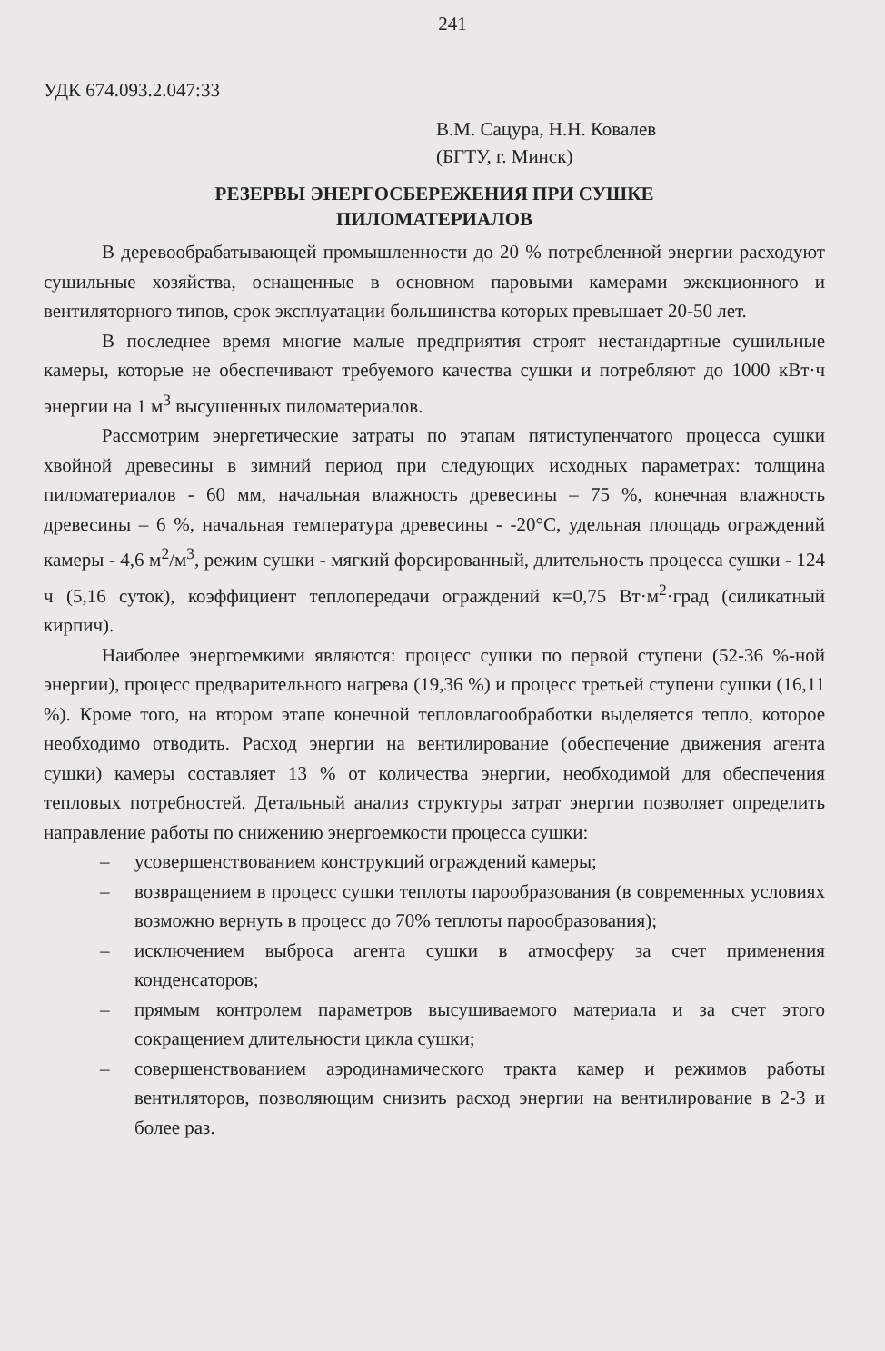241
УДК 674.093.2.047:33
В.М. Сацура, Н.Н. Ковалев
(БГТУ, г. Минск)
РЕЗЕРВЫ ЭНЕРГОСБЕРЕЖЕНИЯ ПРИ СУШКЕ
ПИЛОМАТЕРИАЛОВ
В деревообрабатывающей промышленности до 20 % потребленной энергии расходуют сушильные хозяйства, оснащенные в основном паровыми камерами эжекционного и вентиляторного типов, срок эксплуатации большинства которых превышает 20-50 лет.
В последнее время многие малые предприятия строят нестандартные сушильные камеры, которые не обеспечивают требуемого качества сушки и потребляют до 1000 кВт·ч энергии на 1 м<sup>3</sup> высушенных пиломатериалов.
Рассмотрим энергетические затраты по этапам пятиступенчатого процесса сушки хвойной древесины в зимний период при следующих исходных параметрах: толщина пиломатериалов - 60 мм, начальная влажность древесины – 75 %, конечная влажность древесины – 6 %, начальная температура древесины - -20°С, удельная площадь ограждений камеры - 4,6 м<sup>2</sup>/м<sup>3</sup>, режим сушки - мягкий форсированный, длительность процесса сушки - 124 ч (5,16 суток), коэффициент теплопередачи ограждений к=0,75 Вт·м<sup>2</sup>·град (силикатный кирпич).
Наиболее энергоемкими являются: процесс сушки по первой ступени (52-36 %-ной энергии), процесс предварительного нагрева (19,36 %) и процесс третьей ступени сушки (16,11 %). Кроме того, на втором этапе конечной тепловлагообработки выделяется тепло, которое необходимо отводить. Расход энергии на вентилирование (обеспечение движения агента сушки) камеры составляет 13 % от количества энергии, необходимой для обеспечения тепловых потребностей. Детальный анализ структуры затрат энергии позволяет определить направление работы по снижению энергоемкости процесса сушки:
– усовершенствованием конструкций ограждений камеры;
– возвращением в процесс сушки теплоты парообразования (в современных условиях возможно вернуть в процесс до 70% теплоты парообразования);
– исключением выброса агента сушки в атмосферу за счет применения конденсаторов;
– прямым контролем параметров высушиваемого материала и за счет этого сокращением длительности цикла сушки;
– совершенствованием аэродинамического тракта камер и режимов работы вентиляторов, позволяющим снизить расход энергии на вентилирование в 2-3 и более раз.